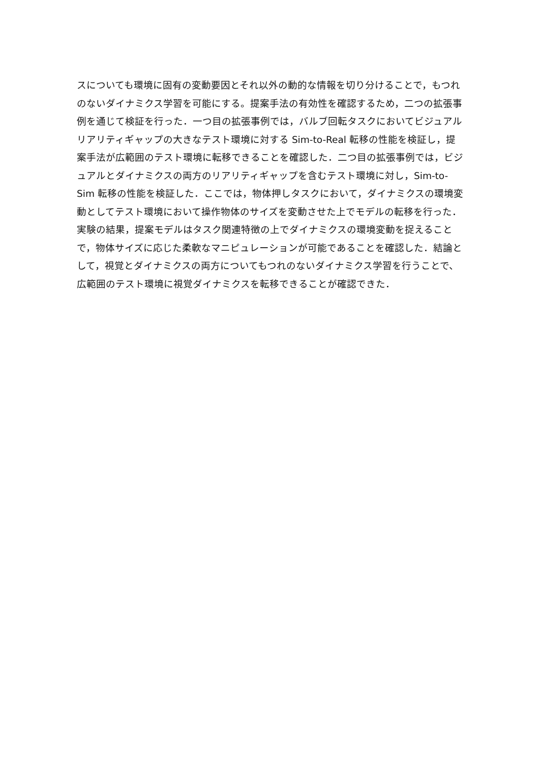スについても環境に固有の変動要因とそれ以外の動的な情報を切り分けることで，もつれのないダイナミクス学習を可能にする。提案手法の有効性を確認するため，二つの拡張事例を通じて検証を行った．一つ目の拡張事例では，バルブ回転タスクにおいてビジュアルリアリティギャップの大きなテスト環境に対する Sim-to-Real 転移の性能を検証し，提案手法が広範囲のテスト環境に転移できることを確認した．二つ目の拡張事例では，ビジュアルとダイナミクスの両方のリアリティギャップを含むテスト環境に対し，Sim-to-Sim 転移の性能を検証した．ここでは，物体押しタスクにおいて，ダイナミクスの環境変動としてテスト環境において操作物体のサイズを変動させた上でモデルの転移を行った．実験の結果，提案モデルはタスク関連特徴の上でダイナミクスの環境変動を捉えることで，物体サイズに応じた柔軟なマニピュレーションが可能であることを確認した．結論として，視覚とダイナミクスの両方についてもつれのないダイナミクス学習を行うことで、広範囲のテスト環境に視覚ダイナミクスを転移できることが確認できた．